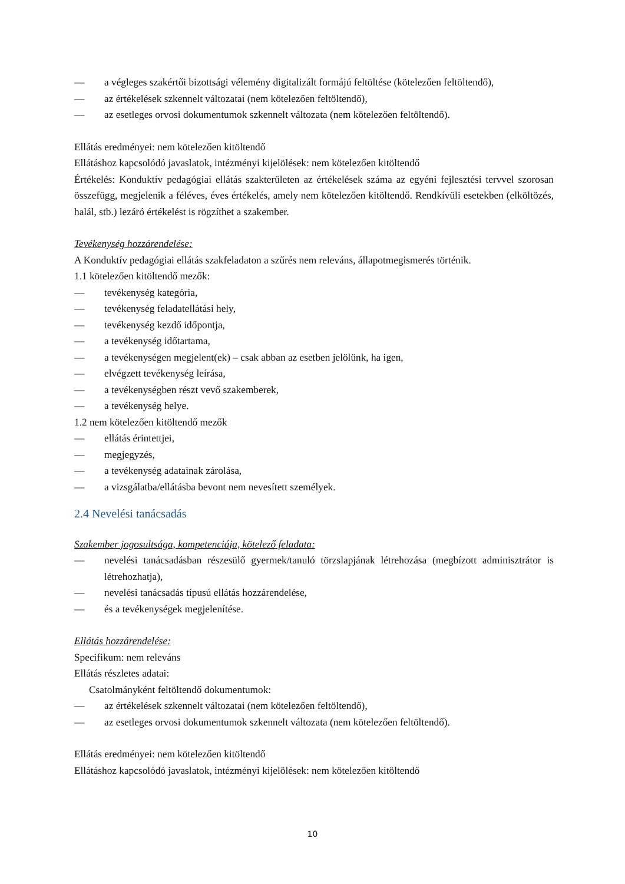— a végleges szakértői bizottsági vélemény digitalizált formájú feltöltése (kötelezően feltöltendő),
— az értékelések szkennelt változatai (nem kötelezően feltöltendő),
— az esetleges orvosi dokumentumok szkennelt változata (nem kötelezően feltöltendő).
Ellátás eredményei: nem kötelezően kitöltendő
Ellátáshoz kapcsolódó javaslatok, intézményi kijelölések: nem kötelezően kitöltendő
Értékelés: Konduktív pedagógiai ellátás szakterületen az értékelések száma az egyéni fejlesztési tervvel szorosan összefügg, megjelenik a féléves, éves értékelés, amely nem kötelezően kitöltendő. Rendkívüli esetekben (elköltözés, halál, stb.) lezáró értékelést is rögzíthet a szakember.
Tevékenység hozzárendelése:
A Konduktív pedagógiai ellátás szakfeladaton a szűrés nem releváns, állapotmegismerés történik.
1.1 kötelezően kitöltendő mezők:
— tevékenység kategória,
— tevékenység feladatellátási hely,
— tevékenység kezdő időpontja,
— a tevékenység időtartama,
— a tevékenységen megjelent(ek) – csak abban az esetben jelölünk, ha igen,
— elvégzett tevékenység leírása,
— a tevékenységben részt vevő szakemberek,
— a tevékenység helye.
1.2 nem kötelezően kitöltendő mezők
— ellátás érintettjei,
— megjegyzés,
— a tevékenység adatainak zárolása,
— a vizsgálatba/ellátásba bevont nem nevesített személyek.
2.4 Nevelési tanácsadás
Szakember jogosultsága, kompetenciája, kötelező feladata:
— nevelési tanácsadásban részesülő gyermek/tanuló törzslapjának létrehozása (megbízott adminisztrátor is létrehozhatja),
— nevelési tanácsadás típusú ellátás hozzárendelése,
— és a tevékenységek megjelenítése.
Ellátás hozzárendelése:
Specifikum: nem releváns
Ellátás részletes adatai:
Csatolmányként feltöltendő dokumentumok:
— az értékelések szkennelt változatai (nem kötelezően feltöltendő),
— az esetleges orvosi dokumentumok szkennelt változata (nem kötelezően feltöltendő).
Ellátás eredményei: nem kötelezően kitöltendő
Ellátáshoz kapcsolódó javaslatok, intézményi kijelölések: nem kötelezően kitöltendő
10